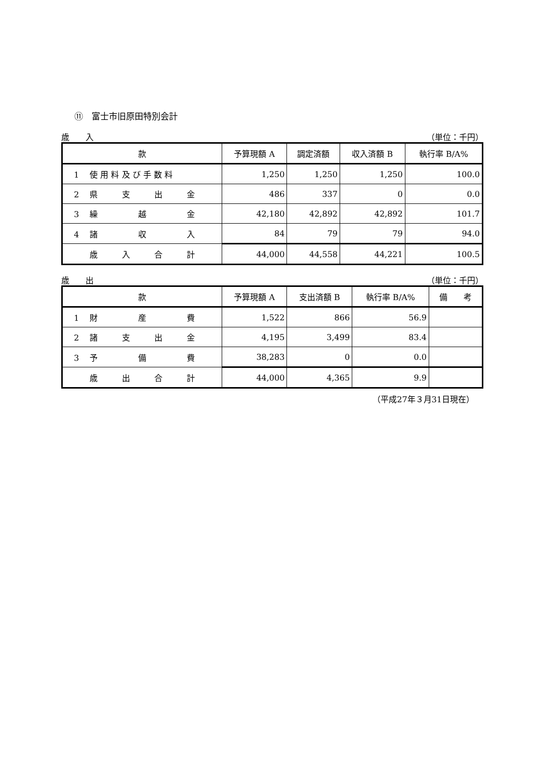⑪　富士市旧原田特別会計
歳　　入 （単位：千円）
| 款 | 予算現額 A | 調定済額 | 収入済額 B | 執行率 B/A% |
| --- | --- | --- | --- | --- |
| 1 使 用 料 及 び 手 数 料 | 1,250 | 1,250 | 1,250 | 100.0 |
| 2 県 支 出 金 | 486 | 337 | 0 | 0.0 |
| 3 繰 越 金 | 42,180 | 42,892 | 42,892 | 101.7 |
| 4 諸 収 入 | 84 | 79 | 79 | 94.0 |
| 歳 入 合 計 | 44,000 | 44,558 | 44,221 | 100.5 |
歳　　出 （単位：千円）
| 款 | 予算現額 A | 支出済額 B | 執行率 B/A% | 備 考 |
| --- | --- | --- | --- | --- |
| 1 財 産 費 | 1,522 | 866 | 56.9 | |
| 2 諸 支 出 金 | 4,195 | 3,499 | 83.4 | |
| 3 予 備 費 | 38,283 | 0 | 0.0 | |
| 歳 出 合 計 | 44,000 | 4,365 | 9.9 | |
（平成27年３月31日現在）